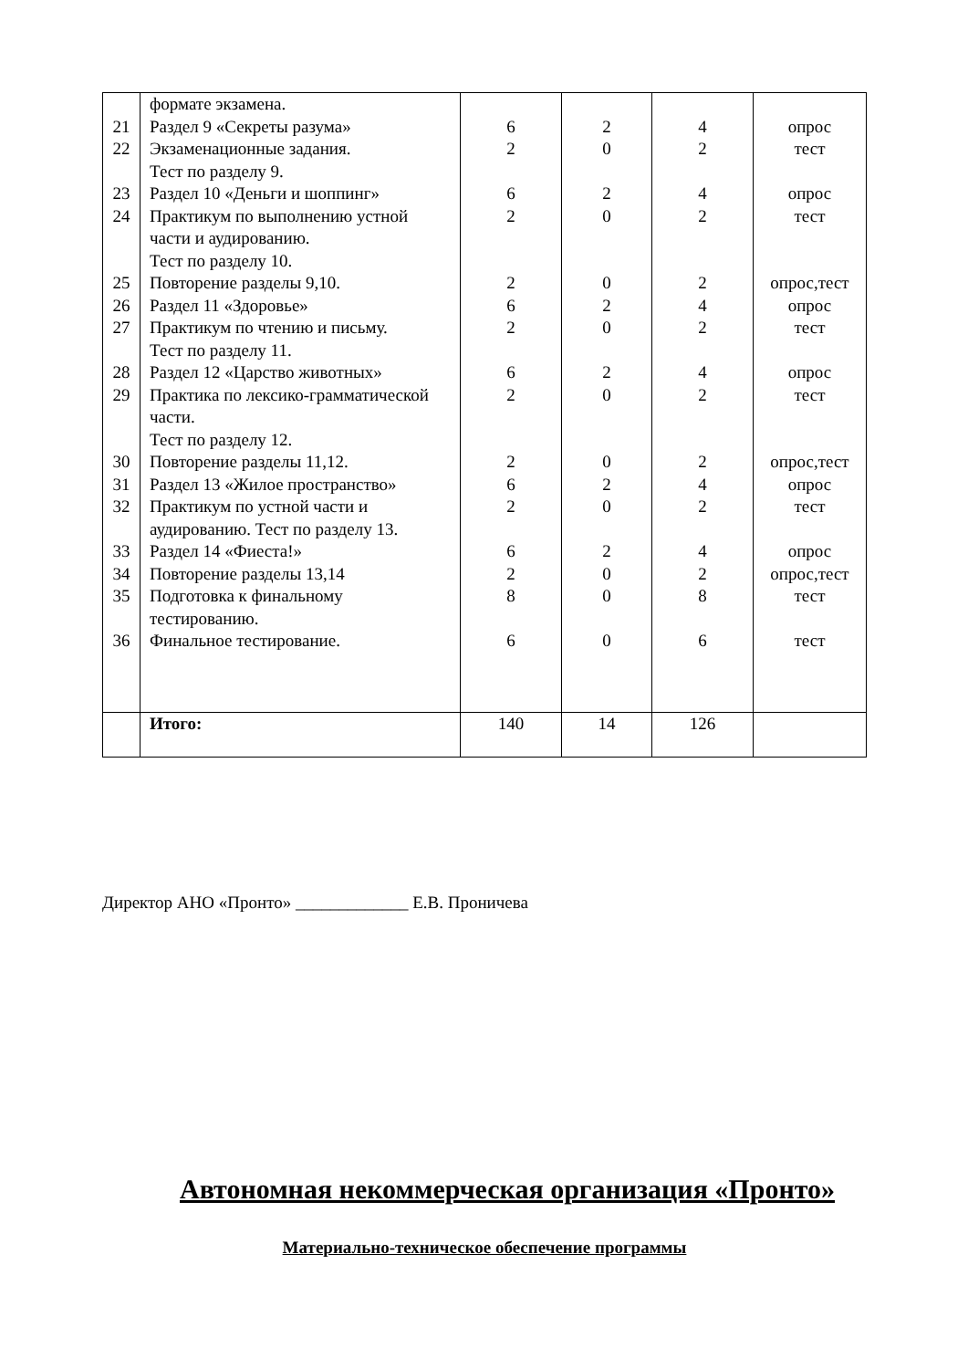| | формате экзамена. | | | | |
| 21 | Раздел 9 «Секреты разума» | 6 | 2 | 4 | опрос |
| 22 | Экзаменационные задания. Тест по разделу 9. | 2 | 0 | 2 | тест |
| 23 | Раздел 10 «Деньги и шоппинг» | 6 | 2 | 4 | опрос |
| 24 | Практикум по выполнению устной части и аудированию. Тест по разделу 10. | 2 | 0 | 2 | тест |
| 25 | Повторение разделы 9,10. | 2 | 0 | 2 | опрос,тест |
| 26 | Раздел 11 «Здоровье» | 6 | 2 | 4 | опрос |
| 27 | Практикум по чтению и письму. Тест по разделу 11. | 2 | 0 | 2 | тест |
| 28 | Раздел 12 «Царство животных» | 6 | 2 | 4 | опрос |
| 29 | Практика по лексико-грамматической части. Тест по разделу 12. | 2 | 0 | 2 | тест |
| 30 | Повторение разделы 11,12. | 2 | 0 | 2 | опрос,тест |
| 31 | Раздел 13 «Жилое пространство» | 6 | 2 | 4 | опрос |
| 32 | Практикум по устной части и аудированию. Тест по разделу 13. | 2 | 0 | 2 | тест |
| 33 | Раздел 14 «Фиеста!» | 6 | 2 | 4 | опрос |
| 34 | Повторение разделы 13,14 | 2 | 0 | 2 | опрос,тест |
| 35 | Подготовка к финальному тестированию. | 8 | 0 | 8 | тест |
| 36 | Финальное тестирование. | 6 | 0 | 6 | тест |
| | Итого: | 140 | 14 | 126 | |
Директор АНО «Пронто» _____________ Е.В. Проничева
Автономная некоммерческая организация «Пронто»
Материально-техническое обеспечение программы